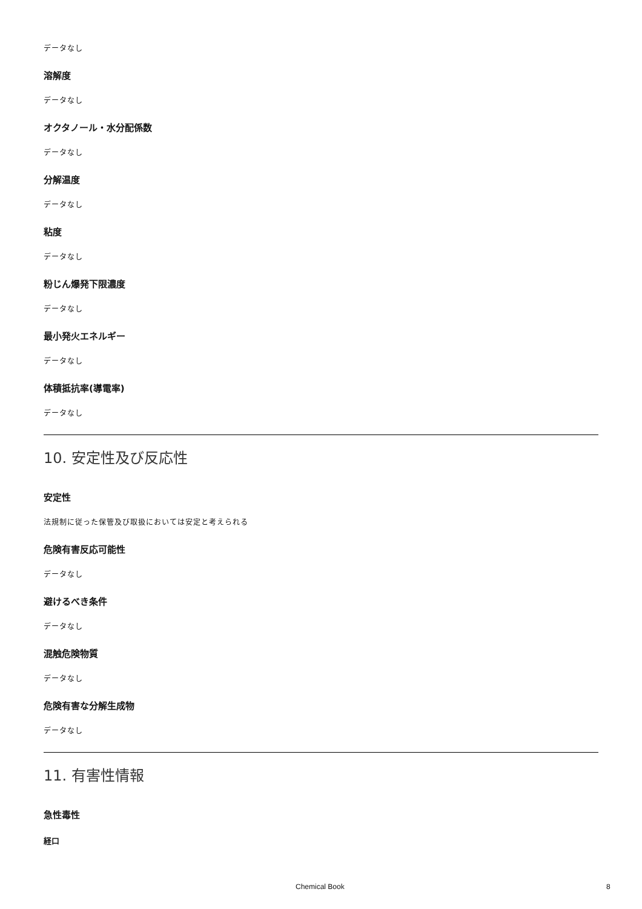データなし
溶解度
データなし
オクタノール・水分配係数
データなし
分解温度
データなし
粘度
データなし
粉じん爆発下限濃度
データなし
最小発火エネルギー
データなし
体積抵抗率(導電率)
データなし
10. 安定性及び反応性
安定性
法規制に従った保管及び取扱においては安定と考えられる
危険有害反応可能性
データなし
避けるべき条件
データなし
混触危険物質
データなし
危険有害な分解生成物
データなし
11. 有害性情報
急性毒性
経口
Chemical Book 8